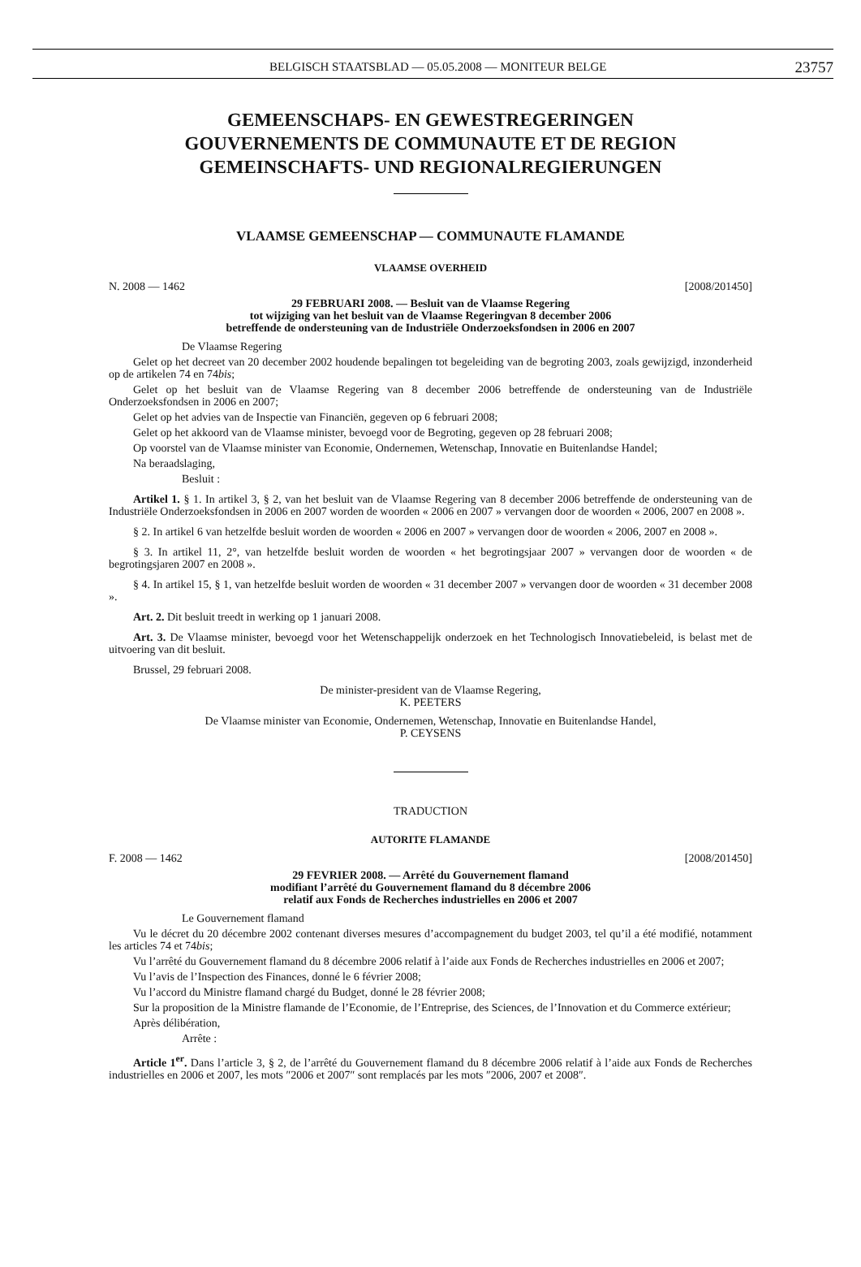BELGISCH STAATSBLAD — 05.05.2008 — MONITEUR BELGE 23757
GEMEENSCHAPS- EN GEWESTREGERINGEN
GOUVERNEMENTS DE COMMUNAUTE ET DE REGION
GEMEINSCHAFTS- UND REGIONALREGIERUNGEN
VLAAMSE GEMEENSCHAP — COMMUNAUTE FLAMANDE
VLAAMSE OVERHEID
N. 2008 — 1462 [2008/201450]
29 FEBRUARI 2008. — Besluit van de Vlaamse Regering
tot wijziging van het besluit van de Vlaamse Regeringvan 8 december 2006
betreffende de ondersteuning van de Industriële Onderzoeksfondsen in 2006 en 2007
De Vlaamse Regering
Gelet op het decreet van 20 december 2002 houdende bepalingen tot begeleiding van de begroting 2003, zoals gewijzigd, inzonderheid op de artikelen 74 en 74bis;
Gelet op het besluit van de Vlaamse Regering van 8 december 2006 betreffende de ondersteuning van de Industriële Onderzoeksfondsen in 2006 en 2007;
Gelet op het advies van de Inspectie van Financiën, gegeven op 6 februari 2008;
Gelet op het akkoord van de Vlaamse minister, bevoegd voor de Begroting, gegeven op 28 februari 2008;
Op voorstel van de Vlaamse minister van Economie, Ondernemen, Wetenschap, Innovatie en Buitenlandse Handel;
Na beraadslaging,
Besluit :
Artikel 1. § 1. In artikel 3, § 2, van het besluit van de Vlaamse Regering van 8 december 2006 betreffende de ondersteuning van de Industriële Onderzoeksfondsen in 2006 en 2007 worden de woorden « 2006 en 2007 » vervangen door de woorden « 2006, 2007 en 2008 ».
§ 2. In artikel 6 van hetzelfde besluit worden de woorden « 2006 en 2007 » vervangen door de woorden « 2006, 2007 en 2008 ».
§ 3. In artikel 11, 2°, van hetzelfde besluit worden de woorden « het begrotingsjaar 2007 » vervangen door de woorden « de begrotingsjaren 2007 en 2008 ».
§ 4. In artikel 15, § 1, van hetzelfde besluit worden de woorden « 31 december 2007 » vervangen door de woorden « 31 december 2008 ».
Art. 2. Dit besluit treedt in werking op 1 januari 2008.
Art. 3. De Vlaamse minister, bevoegd voor het Wetenschappelijk onderzoek en het Technologisch Innovatiebeleid, is belast met de uitvoering van dit besluit.
Brussel, 29 februari 2008.
De minister-president van de Vlaamse Regering,
K. PEETERS
De Vlaamse minister van Economie, Ondernemen, Wetenschap, Innovatie en Buitenlandse Handel,
P. CEYSENS
TRADUCTION
AUTORITE FLAMANDE
F. 2008 — 1462 [2008/201450]
29 FEVRIER 2008. — Arrêté du Gouvernement flamand
modifiant l’arrêté du Gouvernement flamand du 8 décembre 2006
relatif aux Fonds de Recherches industrielles en 2006 et 2007
Le Gouvernement flamand
Vu le décret du 20 décembre 2002 contenant diverses mesures d’accompagnement du budget 2003, tel qu’il a été modifié, notamment les articles 74 et 74bis;
Vu l’arrêté du Gouvernement flamand du 8 décembre 2006 relatif à l’aide aux Fonds de Recherches industrielles en 2006 et 2007;
Vu l’avis de l’Inspection des Finances, donné le 6 février 2008;
Vu l’accord du Ministre flamand chargé du Budget, donné le 28 février 2008;
Sur la proposition de la Ministre flamande de l’Economie, de l’Entreprise, des Sciences, de l’Innovation et du Commerce extérieur;
Après délibération,
Arrête :
Article 1<sup>er</sup>. Dans l’article 3, § 2, de l’arrêté du Gouvernement flamand du 8 décembre 2006 relatif à l’aide aux Fonds de Recherches industrielles en 2006 et 2007, les mots ″2006 et 2007″ sont remplacés par les mots ″2006, 2007 et 2008″.